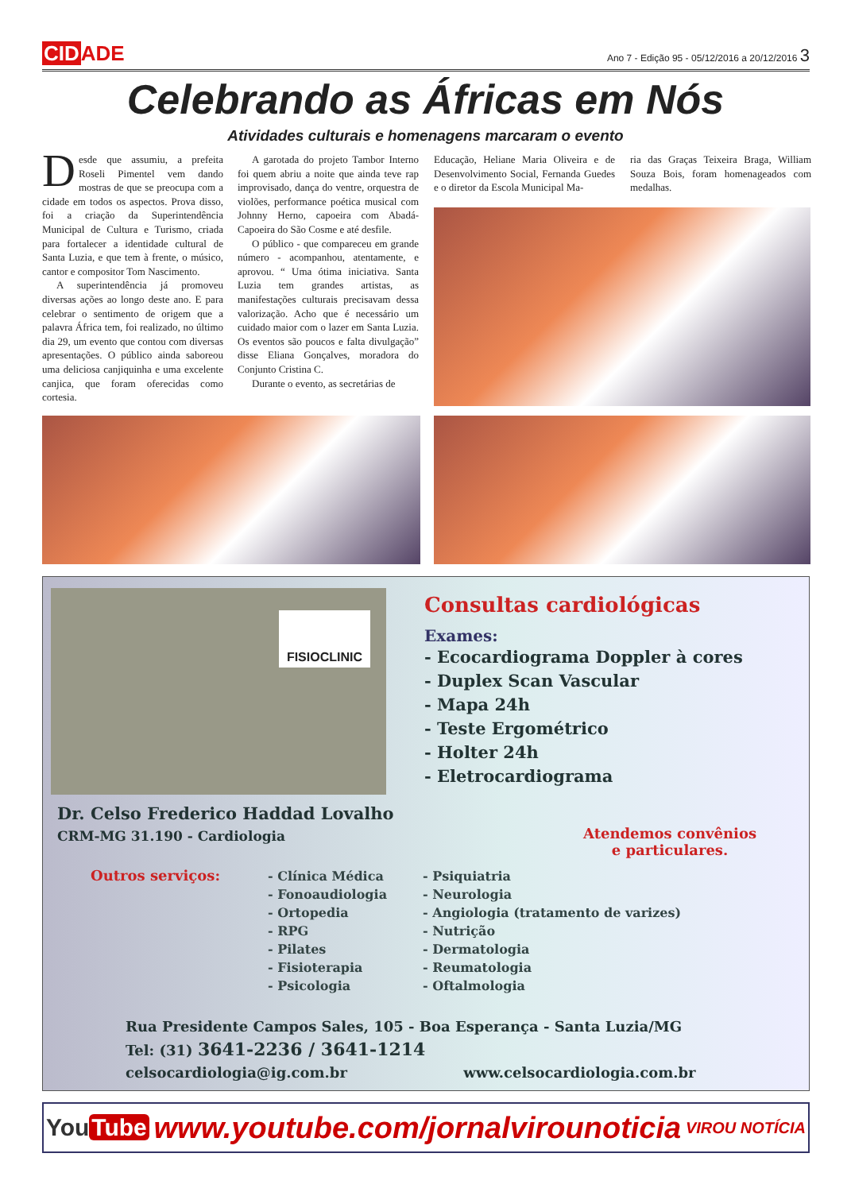CIDADE
Ano 7 - Edição 95 - 05/12/2016 a 20/12/2016 3
Celebrando as Áfricas em Nós
Atividades culturais e homenagens marcaram o evento
Desde que assumiu, a prefeita Roseli Pimentel vem dando mostras de que se preocupa com a cidade em todos os aspectos. Prova disso, foi a criação da Superintendência Municipal de Cultura e Turismo, criada para fortalecer a identidade cultural de Santa Luzia, e que tem à frente, o músico, cantor e compositor Tom Nascimento.
A superintendência já promoveu diversas ações ao longo deste ano. E para celebrar o sentimento de origem que a palavra África tem, foi realizado, no último dia 29, um evento que contou com diversas apresentações. O público ainda saboreou uma deliciosa canjiquinha e uma excelente canjica, que foram oferecidas como cortesia.
A garotada do projeto Tambor Interno foi quem abriu a noite que ainda teve rap improvisado, dança do ventre, orquestra de violões, performance poética musical com Johnny Herno, capoeira com Abadá-Capoeira do São Cosme e até desfile.
O público - que compareceu em grande número - acompanhou, atentamente, e aprovou. “ Uma ótima iniciativa. Santa Luzia tem grandes artistas, as manifestações culturais precisavam dessa valorização. Acho que é necessário um cuidado maior com o lazer em Santa Luzia. Os eventos são poucos e falta divulgação” disse Eliana Gonçalves, moradora do Conjunto Cristina C.
Durante o evento, as secretárias de
Educação, Heliane Maria Oliveira e de Desenvolvimento Social, Fernanda Guedes e o diretor da Escola Municipal Ma-
ria das Graças Teixeira Braga, William Souza Bois, foram homenageados com medalhas.
FISIOCLINIC
Consultas cardiológicas
Exames:
- Ecocardiograma Doppler à cores
- Duplex Scan Vascular
- Mapa 24h
- Teste Ergométrico
- Holter 24h
- Eletrocardiograma
Dr. Celso Frederico Haddad Lovalho
CRM-MG 31.190 - Cardiologia
Atendemos convênios
e particulares.
Outros serviços:
- Clínica Médica
- Fonoaudiologia
- Ortopedia
- RPG
- Pilates
- Fisioterapia
- Psicologia
- Psiquiatria
- Neurologia
- Angiologia (tratamento de varizes)
- Nutrição
- Dermatologia
- Reumatologia
- Oftalmologia
Rua Presidente Campos Sales, 105 - Boa Esperança - Santa Luzia/MG
Tel: (31) 3641-2236 / 3641-1214
celsocardiologia@ig.com.br www.celsocardiologia.com.br
You Tube www.youtube.com/jornalvirounoticia VIROU NOTÍCIA